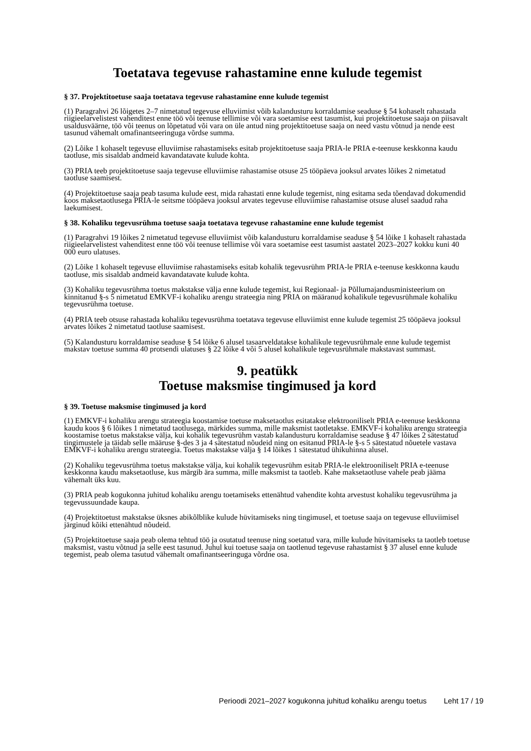Toetatava tegevuse rahastamine enne kulude tegemist
§ 37. Projektitoetuse saaja toetatava tegevuse rahastamine enne kulude tegemist
(1) Paragrahvi 26 lõigetes 2–7 nimetatud tegevuse elluviimist võib kalandusturu korraldamise seaduse § 54 kohaselt rahastada riigieelarvelistest vahenditest enne töö või teenuse tellimise või vara soetamise eest tasumist, kui projektitoetuse saaja on piisavalt usaldusväärne, töö või teenus on lõpetatud või vara on üle antud ning projektitoetuse saaja on need vastu võtnud ja nende eest tasunud vähemalt omafinantseeringuga võrdse summa.
(2) Lõike 1 kohaselt tegevuse elluviimise rahastamiseks esitab projektitoetuse saaja PRIA-le PRIA e-teenuse keskkonna kaudu taotluse, mis sisaldab andmeid kavandatavate kulude kohta.
(3) PRIA teeb projektitoetuse saaja tegevuse elluviimise rahastamise otsuse 25 tööpäeva jooksul arvates lõikes 2 nimetatud taotluse saamisest.
(4) Projektitoetuse saaja peab tasuma kulude eest, mida rahastati enne kulude tegemist, ning esitama seda tõendavad dokumendid koos maksetaotlusega PRIA-le seitsme tööpäeva jooksul arvates tegevuse elluviimise rahastamise otsuse alusel saadud raha laekumisest.
§ 38. Kohaliku tegevusrühma toetuse saaja toetatava tegevuse rahastamine enne kulude tegemist
(1) Paragrahvi 19 lõikes 2 nimetatud tegevuse elluviimist võib kalandusturu korraldamise seaduse § 54 lõike 1 kohaselt rahastada riigieelarvelistest vahenditest enne töö või teenuse tellimise või vara soetamise eest tasumist aastatel 2023–2027 kokku kuni 40 000 euro ulatuses.
(2) Lõike 1 kohaselt tegevuse elluviimise rahastamiseks esitab kohalik tegevusrühm PRIA-le PRIA e-teenuse keskkonna kaudu taotluse, mis sisaldab andmeid kavandatavate kulude kohta.
(3) Kohaliku tegevusrühma toetus makstakse välja enne kulude tegemist, kui Regionaal- ja Põllumajandusministeerium on kinnitanud §-s 5 nimetatud EMKVF-i kohaliku arengu strateegia ning PRIA on määranud kohalikule tegevusrühmale kohaliku tegevusrühma toetuse.
(4) PRIA teeb otsuse rahastada kohaliku tegevusrühma toetatava tegevuse elluviimist enne kulude tegemist 25 tööpäeva jooksul arvates lõikes 2 nimetatud taotluse saamisest.
(5) Kalandusturu korraldamise seaduse § 54 lõike 6 alusel tasaarveldatakse kohalikule tegevusrühmale enne kulude tegemist makstav toetuse summa 40 protsendi ulatuses § 22 lõike 4 või 5 alusel kohalikule tegevusrühmale makstavast summast.
9. peatükk
Toetuse maksmise tingimused ja kord
§ 39. Toetuse maksmise tingimused ja kord
(1) EMKVF-i kohaliku arengu strateegia koostamise toetuse maksetaotlus esitatakse elektrooniliselt PRIA e-teenuse keskkonna kaudu koos § 6 lõikes 1 nimetatud taotlusega, märkides summa, mille maksmist taotletakse. EMKVF-i kohaliku arengu strateegia koostamise toetus makstakse välja, kui kohalik tegevusrühm vastab kalandusturu korraldamise seaduse § 47 lõikes 2 sätestatud tingimustele ja täidab selle määruse §-des 3 ja 4 sätestatud nõudeid ning on esitanud PRIA-le §-s 5 sätestatud nõuetele vastava EMKVF-i kohaliku arengu strateegia. Toetus makstakse välja § 14 lõikes 1 sätestatud ühikuhinna alusel.
(2) Kohaliku tegevusrühma toetus makstakse välja, kui kohalik tegevusrühm esitab PRIA-le elektrooniliselt PRIA e-teenuse keskkonna kaudu maksetaotluse, kus märgib ära summa, mille maksmist ta taotleb. Kahe maksetaotluse vahele peab jääma vähemalt üks kuu.
(3) PRIA peab kogukonna juhitud kohaliku arengu toetamiseks ettenähtud vahendite kohta arvestust kohaliku tegevusrühma ja tegevussuundade kaupa.
(4) Projektitoetust makstakse üksnes abikõlblike kulude hüvitamiseks ning tingimusel, et toetuse saaja on tegevuse elluviimisel järginud kõiki ettenähtud nõudeid.
(5) Projektitoetuse saaja peab olema tehtud töö ja osutatud teenuse ning soetatud vara, mille kulude hüvitamiseks ta taotleb toetuse maksmist, vastu võtnud ja selle eest tasunud. Juhul kui toetuse saaja on taotlenud tegevuse rahastamist § 37 alusel enne kulude tegemist, peab olema tasutud vähemalt omafinantseeringuga võrdne osa.
Perioodi 2021–2027 kogukonna juhitud kohaliku arengu toetus Leht 17 / 19